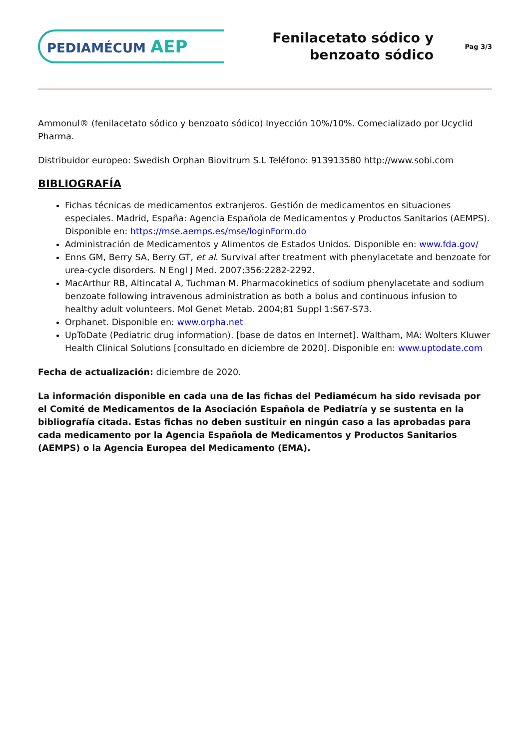PEDIAMÉCUM AEP
Fenilacetato sódico y
benzoato sódico
Pag 3/3
Ammonul® (fenilacetato sódico y benzoato sódico) Inyección 10%/10%. Comecializado por Ucyclid Pharma.
Distribuidor europeo: Swedish Orphan Biovitrum S.L Teléfono: 913913580 http://www.sobi.com
BIBLIOGRAFÍA
Fichas técnicas de medicamentos extranjeros. Gestión de medicamentos en situaciones especiales. Madrid, España: Agencia Española de Medicamentos y Productos Sanitarios (AEMPS). Disponible en: https://mse.aemps.es/mse/loginForm.do
Administración de Medicamentos y Alimentos de Estados Unidos. Disponible en: www.fda.gov/
Enns GM, Berry SA, Berry GT, et al. Survival after treatment with phenylacetate and benzoate for urea-cycle disorders. N Engl J Med. 2007;356:2282-2292.
MacArthur RB, Altincatal A, Tuchman M. Pharmacokinetics of sodium phenylacetate and sodium benzoate following intravenous administration as both a bolus and continuous infusion to healthy adult volunteers. Mol Genet Metab. 2004;81 Suppl 1:S67-S73.
Orphanet. Disponible en: www.orpha.net
UpToDate (Pediatric drug information). [base de datos en Internet]. Waltham, MA: Wolters Kluwer Health Clinical Solutions [consultado en diciembre de 2020]. Disponible en: www.uptodate.com
Fecha de actualización: diciembre de 2020.
La información disponible en cada una de las fichas del Pediamécum ha sido revisada por el Comité de Medicamentos de la Asociación Española de Pediatría y se sustenta en la bibliografía citada. Estas fichas no deben sustituir en ningún caso a las aprobadas para cada medicamento por la Agencia Española de Medicamentos y Productos Sanitarios (AEMPS) o la Agencia Europea del Medicamento (EMA).